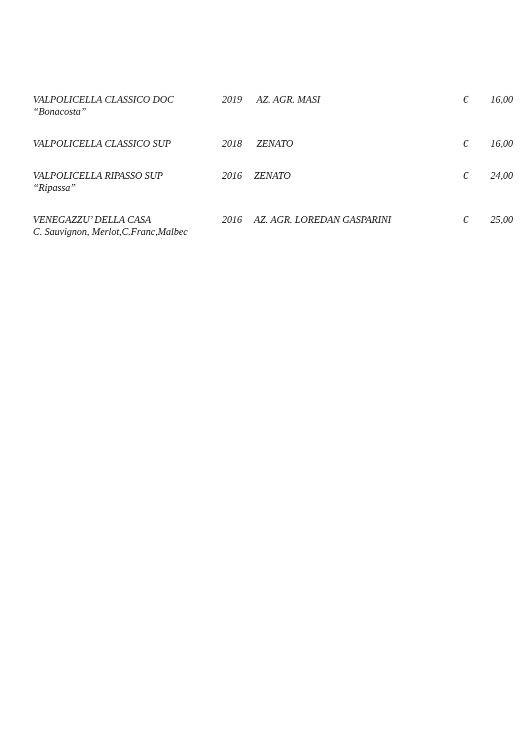| VALPOLICELLA CLASSICO DOC “Bonacosta” | 2019 | AZ. AGR. MASI | € | 16,00 |
| VALPOLICELLA CLASSICO SUP | 2018 | ZENATO | € | 16,00 |
| VALPOLICELLA RIPASSO SUP “Ripassa” | 2016 | ZENATO | € | 24,00 |
| VENEGAZZU’ DELLA CASA C. Sauvignon, Merlot,C.Franc,Malbec | 2016 | AZ. AGR. LOREDAN GASPARINI | € | 25,00 |